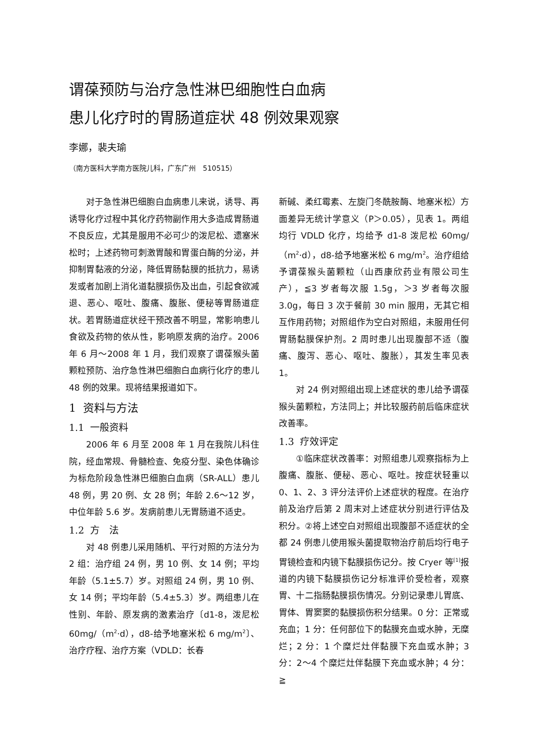谓葆预防与治疗急性淋巴细胞性白血病
患儿化疗时的胃肠道症状 48 例效果观察
李娜，裴夫瑜
（南方医科大学南方医院儿科，广东广州　510515）
对于急性淋巴细胞白血病患儿来说，诱导、再诱导化疗过程中其化疗药物副作用大多造成胃肠道不良反应，尤其是服用不必可少的泼尼松、遗塞米松时；上述药物可刺激胃酸和胃蛋白酶的分泌，并抑制胃黏液的分泌，降低胃肠黏膜的抵抗力，易诱发或者加剧上消化道黏膜损伤及出血，引起食欲减退、恶心、呕吐、腹痛、腹胀、便秘等胃肠道症状。若胃肠道症状经干预改善不明显，常影响患儿食欲及药物的依从性，影响原发病的治疗。2006 年 6 月～2008 年 1 月，我们观察了谓葆猴头菌颗粒预防、治疗急性淋巴细胞白血病行化疗的患儿 48 例的效果。现将结果报道如下。
1 资料与方法
1.1 一般资料
2006 年 6 月至 2008 年 1 月在我院儿科住院，经血常规、骨髓检查、免疫分型、染色体确诊为标危阶段急性淋巴细胞白血病（SR-ALL）患儿 48 例，男 20 例、女 28 例；年龄 2.6～12 岁，中位年龄 5.6 岁。发病前患儿无胃肠道不适史。
1.2 方　法
对 48 例患儿采用随机、平行对照的方法分为 2 组：治疗组 24 例，男 10 例、女 14 例；平均年龄（5.1±5.7）岁。对照组 24 例，男 10 例、女 14 例；平均年龄（5.4±5.3）岁。两组患儿在性别、年龄、原发病的激素治疗〔d1-8，泼尼松 60mg/（m<sup>2</sup>·d），d8-给予地塞米松 6 mg/m<sup>2</sup>〕、治疗疗程、治疗方案（VDLD：长春
新碱、柔红霉素、左旋门冬酰胺酶、地塞米松）方面差异无统计学意义（P＞0.05），见表 1。两组均行 VDLD 化疗，均给予 d1-8 泼尼松 60mg/（m<sup>2</sup>·d），d8-给予地塞米松 6 mg/m<sup>2</sup>。治疗组给予谓葆猴头菌颗粒（山西康欣药业有限公司生产），≦3 岁者每次服 1.5g，＞3 岁者每次服 3.0g，每日 3 次于餐前 30 min 服用，无其它相互作用药物；对照组作为空白对照组，未服用任何胃肠黏膜保护剂。2 周时患儿出现腹部不适（腹痛、腹泻、恶心、呕吐、腹胀），其发生率见表 1。
对 24 例对照组出现上述症状的患儿给予谓葆猴头菌颗粒，方法同上；并比较服药前后临床症状改善率。
1.3 疗效评定
①临床症状改善率：对照组患儿观察指标为上腹痛、腹胀、便秘、恶心、呕吐。按症状轻重以 0、1、2、3 评分法评价上述症状的程度。在治疗前及治疗后第 2 周末对上述症状分别进行评估及积分。②将上述空白对照组出现腹部不适症状的全都 24 例患儿使用猴头菌提取物治疗前后均行电子胃镜检查和内镜下黏膜损伤记分。按 Cryer 等<sup>[1]</sup>报道的内镜下黏膜损伤记分标准评价受检者，观察胃、十二指肠黏膜损伤情况。分别记录患儿胃底、胃体、胃窦窦的黏膜损伤积分结果。0 分：正常或充血；1 分：任何部位下的黏膜充血或水肿，无糜烂；2 分：1 个糜烂灶伴黏膜下充血或水肿；3 分：2～4 个糜烂灶伴黏膜下充血或水肿；4 分：≧